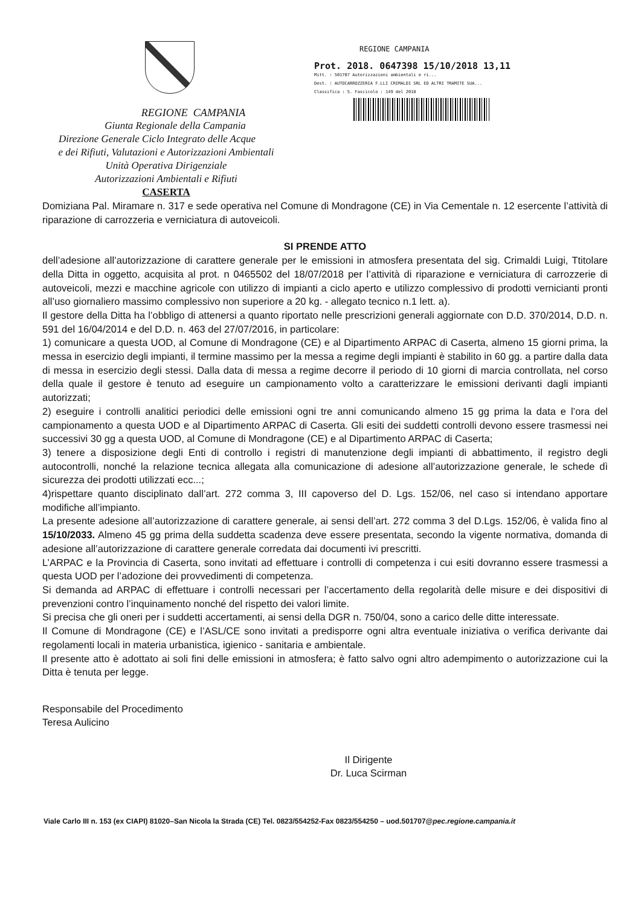REGIONE CAMPANIA
Giunta Regionale della Campania
Direzione Generale Ciclo Integrato delle Acque
e dei Rifiuti, Valutazioni e Autorizzazioni Ambientali
Unità Operativa Dirigenziale
Autorizzazioni Ambientali e Rifiuti
CASERTA
REGIONE CAMPANIA
Prot. 2018. 0647398 15/10/2018 13,11
Mitt. : 501707 Autorizzazioni ambientali e ri...
Dest. : AUTOCARROZZERIA F.LLI CRIMALDI SRL ED ALTRI TRAMITE SUA...
Classifica : 5. Fascicolo : 149 del 2018
Domiziana Pal. Miramare n. 317 e sede operativa nel Comune di Mondragone (CE) in Via Cementale n. 12 esercente l’attività di riparazione di carrozzeria e verniciatura di autoveicoli.
SI PRENDE ATTO
dell’adesione all’autorizzazione di carattere generale per le emissioni in atmosfera presentata del sig. Crimaldi Luigi, Ttitolare della Ditta in oggetto, acquisita al prot. n 0465502 del 18/07/2018 per l’attività di riparazione e verniciatura di carrozzerie di autoveicoli, mezzi e macchine agricole con utilizzo di impianti a ciclo aperto e utilizzo complessivo di prodotti vernicianti pronti all’uso giornaliero massimo complessivo non superiore a 20 kg. - allegato tecnico n.1 lett. a).
Il gestore della Ditta ha l’obbligo di attenersi a quanto riportato nelle prescrizioni generali aggiornate con D.D. 370/2014, D.D. n. 591 del 16/04/2014 e del D.D. n. 463 del 27/07/2016, in particolare:
1) comunicare a questa UOD, al Comune di Mondragone (CE) e al Dipartimento ARPAC di Caserta, almeno 15 giorni prima, la messa in esercizio degli impianti, il termine massimo per la messa a regime degli impianti è stabilito in 60 gg. a partire dalla data di messa in esercizio degli stessi. Dalla data di messa a regime decorre il periodo di 10 giorni di marcia controllata, nel corso della quale il gestore è tenuto ad eseguire un campionamento volto a caratterizzare le emissioni derivanti dagli impianti autorizzati;
2) eseguire i controlli analitici periodici delle emissioni ogni tre anni comunicando almeno 15 gg prima la data e l’ora del campionamento a questa UOD e al Dipartimento ARPAC di Caserta. Gli esiti dei suddetti controlli devono essere trasmessi nei successivi 30 gg a questa UOD, al Comune di Mondragone (CE) e al Dipartimento ARPAC di Caserta;
3) tenere a disposizione degli Enti di controllo i registri di manutenzione degli impianti di abbattimento, il registro degli autocontrolli, nonché la relazione tecnica allegata alla comunicazione di adesione all’autorizzazione generale, le schede dì sicurezza dei prodotti utilizzati ecc...;
4)rispettare quanto disciplinato dall’art. 272 comma 3, III capoverso del D. Lgs. 152/06, nel caso si intendano apportare modifiche all’impianto.
La presente adesione all’autorizzazione di carattere generale, ai sensi dell’art. 272 comma 3 del D.Lgs. 152/06, è valida fino al 15/10/2033. Almeno 45 gg prima della suddetta scadenza deve essere presentata, secondo la vigente normativa, domanda di adesione all’autorizzazione di carattere generale corredata dai documenti ivi prescritti.
L’ARPAC e la Provincia di Caserta, sono invitati ad effettuare i controlli di competenza i cui esiti dovranno essere trasmessi a questa UOD per l’adozione dei provvedimenti di competenza.
Si demanda ad ARPAC di effettuare i controlli necessari per l’accertamento della regolarità delle misure e dei dispositivi di prevenzioni contro l’inquinamento nonché del rispetto dei valori limite.
Si precisa che gli oneri per i suddetti accertamenti, ai sensi della DGR n. 750/04, sono a carico delle ditte interessate.
Il Comune di Mondragone (CE) e l’ASL/CE sono invitati a predisporre ogni altra eventuale iniziativa o verifica derivante dai regolamenti locali in materia urbanistica, igienico - sanitaria e ambientale.
Il presente atto è adottato ai soli fini delle emissioni in atmosfera; è fatto salvo ogni altro adempimento o autorizzazione cui la Ditta è tenuta per legge.
Responsabile del Procedimento
Teresa Aulicino
Il Dirigente
Dr. Luca Scirman
Viale Carlo III n. 153 (ex CIAPI) 81020–San Nicola la Strada (CE) Tel. 0823/554252-Fax 0823/554250 – uod.501707@pec.regione.campania.it